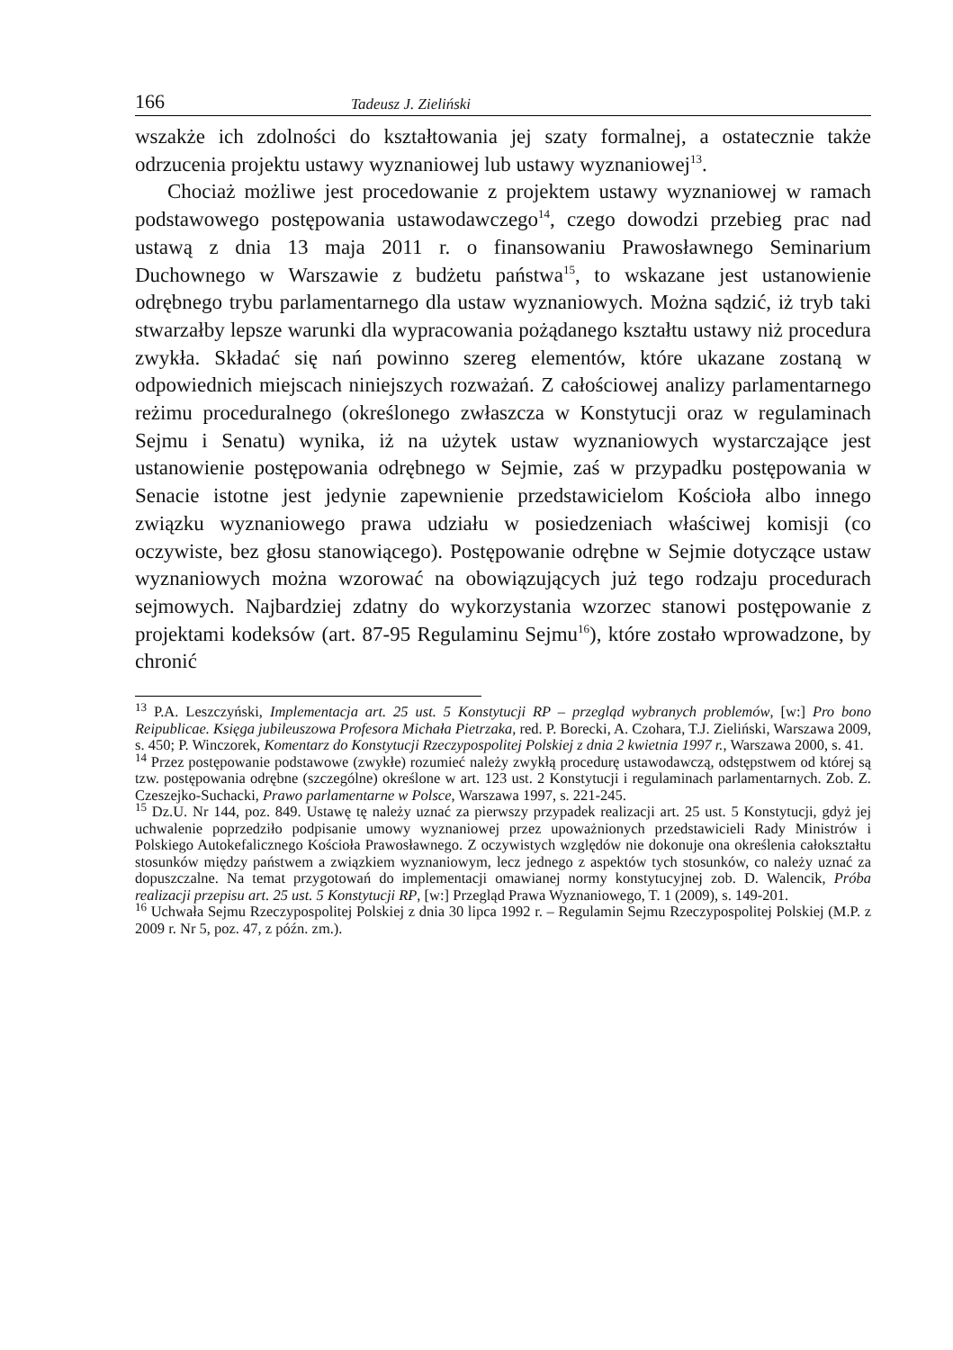166 Tadeusz J. Zieliński
wszakże ich zdolności do kształtowania jej szaty formalnej, a ostatecznie także odrzucenia projektu ustawy wyznaniowej lub ustawy wyznaniowej<sup>13</sup>.
Chociaż możliwe jest procedowanie z projektem ustawy wyznaniowej w ramach podstawowego postępowania ustawodawczego<sup>14</sup>, czego dowodzi przebieg prac nad ustawą z dnia 13 maja 2011 r. o finansowaniu Prawosławnego Seminarium Duchownego w Warszawie z budżetu państwa<sup>15</sup>, to wskazane jest ustanowienie odrębnego trybu parlamentarnego dla ustaw wyznaniowych. Można sądzić, iż tryb taki stwarzałby lepsze warunki dla wypracowania pożądanego kształtu ustawy niż procedura zwykła. Składać się nań powinno szereg elementów, które ukazane zostaną w odpowiednich miejscach niniejszych rozważań. Z całościowej analizy parlamentarnego reżimu proceduralnego (określonego zwłaszcza w Konstytucji oraz w regulaminach Sejmu i Senatu) wynika, iż na użytek ustaw wyznaniowych wystarczające jest ustanowienie postępowania odrębnego w Sejmie, zaś w przypadku postępowania w Senacie istotne jest jedynie zapewnienie przedstawicielom Kościoła albo innego związku wyznaniowego prawa udziału w posiedzeniach właściwej komisji (co oczywiste, bez głosu stanowiącego). Postępowanie odrębne w Sejmie dotyczące ustaw wyznaniowych można wzorować na obowiązujących już tego rodzaju procedurach sejmowych. Najbardziej zdatny do wykorzystania wzorzec stanowi postępowanie z projektami kodeksów (art. 87-95 Regulaminu Sejmu<sup>16</sup>), które zostało wprowadzone, by chronić
<sup>13</sup> P.A. Leszczyński, Implementacja art. 25 ust. 5 Konstytucji RP – przegląd wybranych problemów, [w:] Pro bono Reipublicae. Księga jubileuszowa Profesora Michała Pietrzaka, red. P. Borecki, A. Czohara, T.J. Zieliński, Warszawa 2009, s. 450; P. Winczorek, Komentarz do Konstytucji Rzeczypospolitej Polskiej z dnia 2 kwietnia 1997 r., Warszawa 2000, s. 41.
<sup>14</sup> Przez postępowanie podstawowe (zwykłe) rozumieć należy zwykłą procedurę ustawodawczą, odstępstwem od której są tzw. postępowania odrębne (szczególne) określone w art. 123 ust. 2 Konstytucji i regulaminach parlamentarnych. Zob. Z. Czeszejko-Suchacki, Prawo parlamentarne w Polsce, Warszawa 1997, s. 221-245.
<sup>15</sup> Dz.U. Nr 144, poz. 849. Ustawę tę należy uznać za pierwszy przypadek realizacji art. 25 ust. 5 Konstytucji, gdyż jej uchwalenie poprzedziło podpisanie umowy wyznaniowej przez upoważnionych przedstawicieli Rady Ministrów i Polskiego Autokefalicznego Kościoła Prawosławnego. Z oczywistych względów nie dokonuje ona określenia całokształtu stosunków między państwem a związkiem wyznaniowym, lecz jednego z aspektów tych stosunków, co należy uznać za dopuszczalne. Na temat przygotowań do implementacji omawianej normy konstytucyjnej zob. D. Walencik, Próba realizacji przepisu art. 25 ust. 5 Konstytucji RP, [w:] Przegląd Prawa Wyznaniowego, T. 1 (2009), s. 149-201.
<sup>16</sup> Uchwała Sejmu Rzeczypospolitej Polskiej z dnia 30 lipca 1992 r. – Regulamin Sejmu Rzeczypospolitej Polskiej (M.P. z 2009 r. Nr 5, poz. 47, z późn. zm.).